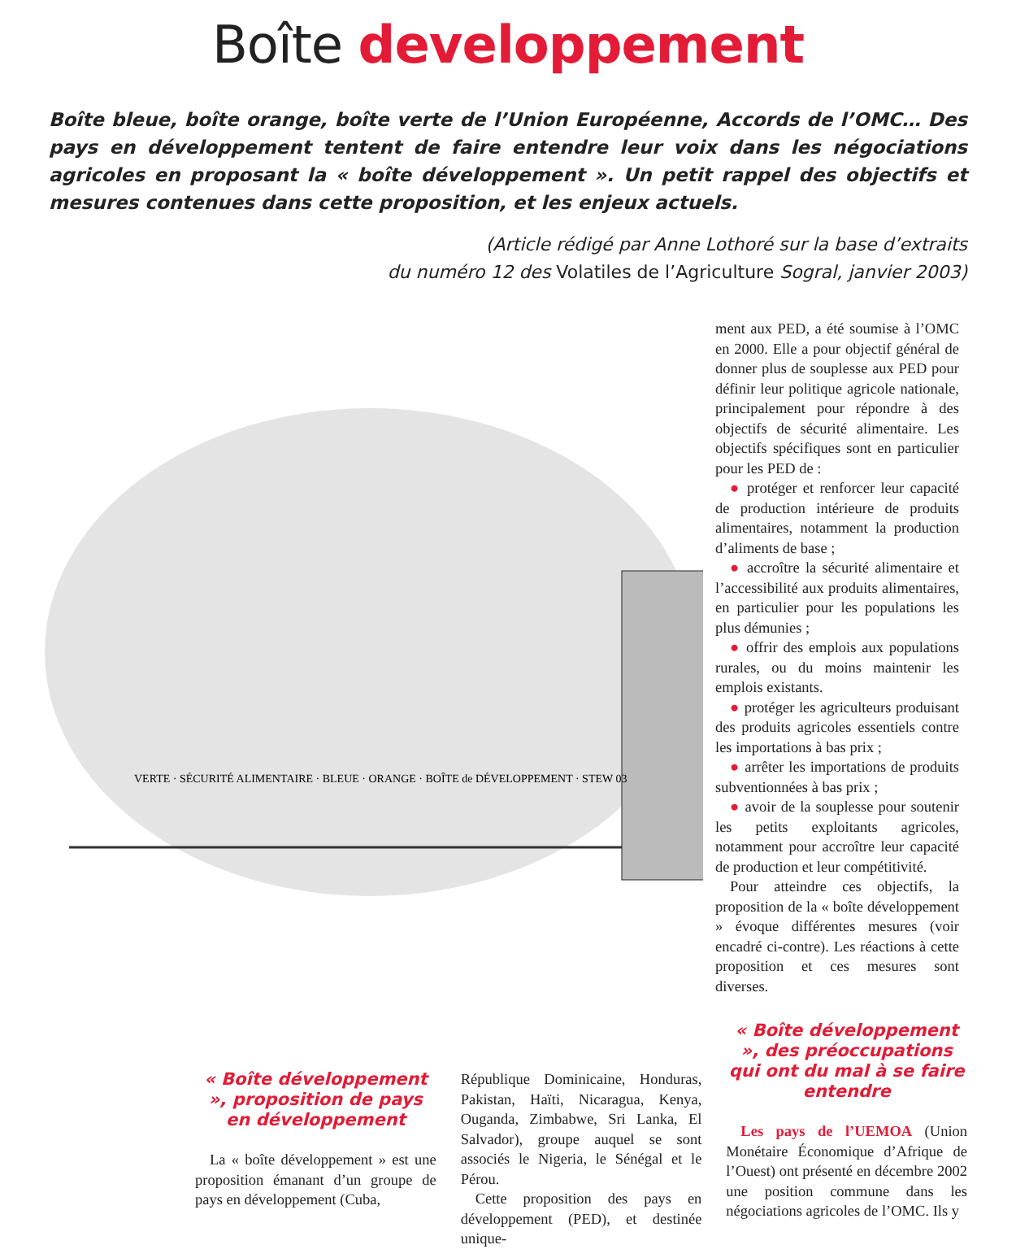Boîte developpement
Boîte bleue, boîte orange, boîte verte de l’Union Européenne, Accords de l’OMC… Des pays en développement tentent de faire entendre leur voix dans les négociations agricoles en proposant la « boîte développement ». Un petit rappel des objectifs et mesures contenues dans cette proposition, et les enjeux actuels.
(Article rédigé par Anne Lothoré sur la base d’extraits
du numéro 12 des Volatiles de l’Agriculture Sogral, janvier 2003)
VERTE · SÉCURITÉ ALIMENTAIRE · BLEUE · ORANGE · BOÎTE de DÉVELOPPEMENT · STEW 03
ment aux PED, a été soumise à l’OMC en 2000. Elle a pour objectif général de donner plus de souplesse aux PED pour définir leur politique agricole nationale, principalement pour répondre à des objectifs de sécurité alimentaire. Les objectifs spécifiques sont en particulier pour les PED de :
● protéger et renforcer leur capacité de production intérieure de produits alimentaires, notamment la production d’aliments de base ;
● accroître la sécurité alimentaire et l’accessibilité aux produits alimentaires, en particulier pour les populations les plus démunies ;
● offrir des emplois aux populations rurales, ou du moins maintenir les emplois existants.
● protéger les agriculteurs produisant des produits agricoles essentiels contre les importations à bas prix ;
● arrêter les importations de produits subventionnées à bas prix ;
● avoir de la souplesse pour soutenir les petits exploitants agricoles, notamment pour accroître leur capacité de production et leur compétitivité.
Pour atteindre ces objectifs, la proposition de la « boîte développement » évoque différentes mesures (voir encadré ci-contre). Les réactions à cette proposition et ces mesures sont diverses.
« Boîte développement », proposition de pays en développement
La « boîte développement » est une proposition émanant d’un groupe de pays en développement (Cuba,
République Dominicaine, Honduras, Pakistan, Haïti, Nicaragua, Kenya, Ouganda, Zimbabwe, Sri Lanka, El Salvador), groupe auquel se sont associés le Nigeria, le Sénégal et le Pérou.
Cette proposition des pays en développement (PED), et destinée unique-
« Boîte développement », des préoccupations qui ont du mal à se faire entendre
Les pays de l’UEMOA (Union Monétaire Économique d’Afrique de l’Ouest) ont présenté en décembre 2002 une position commune dans les négociations agricoles de l’OMC. Ils y